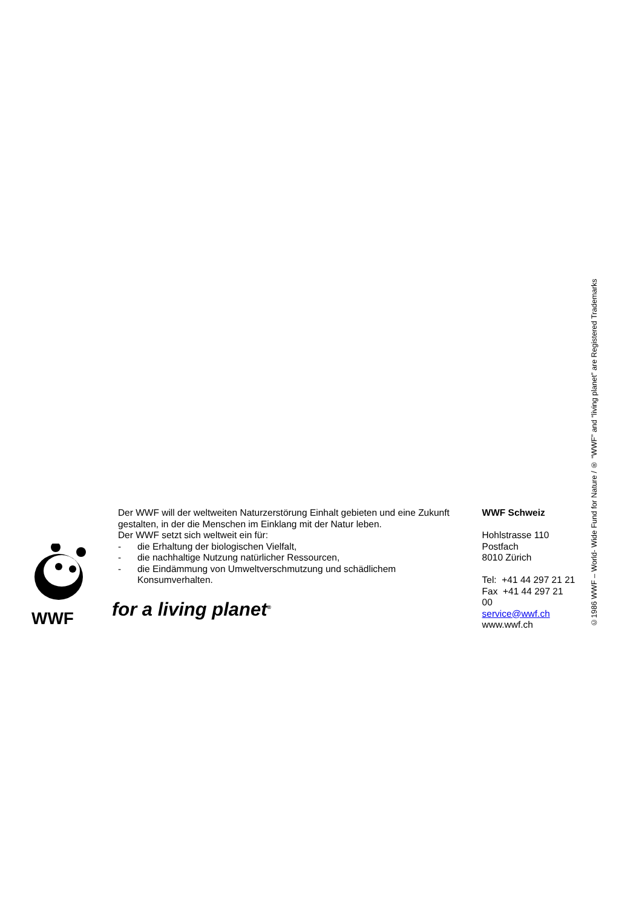©1986 WWF – World- Wide Fund for Nature / ® “WWF” and “living planet” are Registered Trademarks
WWF
Der WWF will der weltweiten Naturzerstörung Einhalt gebieten und eine Zukunft gestalten, in der die Menschen im Einklang mit der Natur leben.
Der WWF setzt sich weltweit ein für:
- die Erhaltung der biologischen Vielfalt,
- die nachhaltige Nutzung natürlicher Ressourcen,
- die Eindämmung von Umweltverschmutzung und schädlichem Konsumverhalten.
for a living planet<sup>®</sup>
WWF Schweiz
Hohlstrasse 110
Postfach
8010 Zürich
Tel: +41 44 297 21 21
Fax +41 44 297 21 00
service@wwf.ch
www.wwf.ch